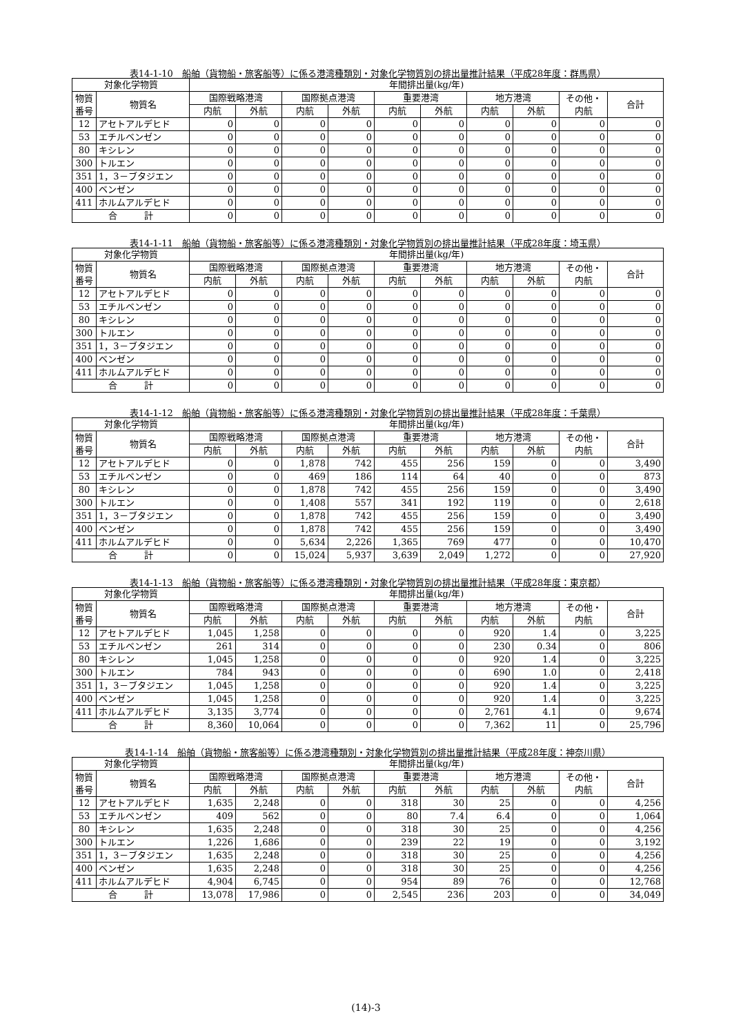表14-1-10　船舶（貨物船・旅客船等）に係る港湾種類別・対象化学物質別の排出量推計結果（平成28年度：群馬県）
| 対象化学物質 | | 年間排出量(kg/年) | | | | | | | | | |
| --- | --- | --- | --- | --- | --- | --- | --- | --- | --- | --- | --- |
| 物質 番号 | 物質名 | 国際戦略港湾 | | 国際拠点港湾 | | 重要港湾 | | 地方港湾 | | その他・ 内航 | 合計 |
| | | 内航 | 外航 | 内航 | 外航 | 内航 | 外航 | 内航 | 外航 | | |
| 12 | アセトアルデヒド | 0 | 0 | 0 | 0 | 0 | 0 | 0 | 0 | 0 | 0 |
| 53 | エチルベンゼン | 0 | 0 | 0 | 0 | 0 | 0 | 0 | 0 | 0 | 0 |
| 80 | キシレン | 0 | 0 | 0 | 0 | 0 | 0 | 0 | 0 | 0 | 0 |
| 300 | トルエン | 0 | 0 | 0 | 0 | 0 | 0 | 0 | 0 | 0 | 0 |
| 351 | 1，3－ブタジエン | 0 | 0 | 0 | 0 | 0 | 0 | 0 | 0 | 0 | 0 |
| 400 | ベンゼン | 0 | 0 | 0 | 0 | 0 | 0 | 0 | 0 | 0 | 0 |
| 411 | ホルムアルデヒド | 0 | 0 | 0 | 0 | 0 | 0 | 0 | 0 | 0 | 0 |
| 合 計 | | 0 | 0 | 0 | 0 | 0 | 0 | 0 | 0 | 0 | 0 |
表14-1-11　船舶（貨物船・旅客船等）に係る港湾種類別・対象化学物質別の排出量推計結果（平成28年度：埼玉県）
| 対象化学物質 | | 年間排出量(kg/年) | | | | | | | | | |
| --- | --- | --- | --- | --- | --- | --- | --- | --- | --- | --- | --- |
| 物質 番号 | 物質名 | 国際戦略港湾 | | 国際拠点港湾 | | 重要港湾 | | 地方港湾 | | その他・ 内航 | 合計 |
| | | 内航 | 外航 | 内航 | 外航 | 内航 | 外航 | 内航 | 外航 | | |
| 12 | アセトアルデヒド | 0 | 0 | 0 | 0 | 0 | 0 | 0 | 0 | 0 | 0 |
| 53 | エチルベンゼン | 0 | 0 | 0 | 0 | 0 | 0 | 0 | 0 | 0 | 0 |
| 80 | キシレン | 0 | 0 | 0 | 0 | 0 | 0 | 0 | 0 | 0 | 0 |
| 300 | トルエン | 0 | 0 | 0 | 0 | 0 | 0 | 0 | 0 | 0 | 0 |
| 351 | 1，3－ブタジエン | 0 | 0 | 0 | 0 | 0 | 0 | 0 | 0 | 0 | 0 |
| 400 | ベンゼン | 0 | 0 | 0 | 0 | 0 | 0 | 0 | 0 | 0 | 0 |
| 411 | ホルムアルデヒド | 0 | 0 | 0 | 0 | 0 | 0 | 0 | 0 | 0 | 0 |
| 合 計 | | 0 | 0 | 0 | 0 | 0 | 0 | 0 | 0 | 0 | 0 |
表14-1-12　船舶（貨物船・旅客船等）に係る港湾種類別・対象化学物質別の排出量推計結果（平成28年度：千葉県）
| 対象化学物質 | | 年間排出量(kg/年) | | | | | | | | | |
| --- | --- | --- | --- | --- | --- | --- | --- | --- | --- | --- | --- |
| 物質 番号 | 物質名 | 国際戦略港湾 | | 国際拠点港湾 | | 重要港湾 | | 地方港湾 | | その他・ 内航 | 合計 |
| | | 内航 | 外航 | 内航 | 外航 | 内航 | 外航 | 内航 | 外航 | | |
| 12 | アセトアルデヒド | 0 | 0 | 1,878 | 742 | 455 | 256 | 159 | 0 | 0 | 3,490 |
| 53 | エチルベンゼン | 0 | 0 | 469 | 186 | 114 | 64 | 40 | 0 | 0 | 873 |
| 80 | キシレン | 0 | 0 | 1,878 | 742 | 455 | 256 | 159 | 0 | 0 | 3,490 |
| 300 | トルエン | 0 | 0 | 1,408 | 557 | 341 | 192 | 119 | 0 | 0 | 2,618 |
| 351 | 1，3－ブタジエン | 0 | 0 | 1,878 | 742 | 455 | 256 | 159 | 0 | 0 | 3,490 |
| 400 | ベンゼン | 0 | 0 | 1,878 | 742 | 455 | 256 | 159 | 0 | 0 | 3,490 |
| 411 | ホルムアルデヒド | 0 | 0 | 5,634 | 2,226 | 1,365 | 769 | 477 | 0 | 0 | 10,470 |
| 合 計 | | 0 | 0 | 15,024 | 5,937 | 3,639 | 2,049 | 1,272 | 0 | 0 | 27,920 |
表14-1-13　船舶（貨物船・旅客船等）に係る港湾種類別・対象化学物質別の排出量推計結果（平成28年度：東京都）
| 対象化学物質 | | 年間排出量(kg/年) | | | | | | | | | |
| --- | --- | --- | --- | --- | --- | --- | --- | --- | --- | --- | --- |
| 物質 番号 | 物質名 | 国際戦略港湾 | | 国際拠点港湾 | | 重要港湾 | | 地方港湾 | | その他・ 内航 | 合計 |
| | | 内航 | 外航 | 内航 | 外航 | 内航 | 外航 | 内航 | 外航 | | |
| 12 | アセトアルデヒド | 1,045 | 1,258 | 0 | 0 | 0 | 0 | 920 | 1.4 | 0 | 3,225 |
| 53 | エチルベンゼン | 261 | 314 | 0 | 0 | 0 | 0 | 230 | 0.34 | 0 | 806 |
| 80 | キシレン | 1,045 | 1,258 | 0 | 0 | 0 | 0 | 920 | 1.4 | 0 | 3,225 |
| 300 | トルエン | 784 | 943 | 0 | 0 | 0 | 0 | 690 | 1.0 | 0 | 2,418 |
| 351 | 1，3－ブタジエン | 1,045 | 1,258 | 0 | 0 | 0 | 0 | 920 | 1.4 | 0 | 3,225 |
| 400 | ベンゼン | 1,045 | 1,258 | 0 | 0 | 0 | 0 | 920 | 1.4 | 0 | 3,225 |
| 411 | ホルムアルデヒド | 3,135 | 3,774 | 0 | 0 | 0 | 0 | 2,761 | 4.1 | 0 | 9,674 |
| 合 計 | | 8,360 | 10,064 | 0 | 0 | 0 | 0 | 7,362 | 11 | 0 | 25,796 |
表14-1-14　船舶（貨物船・旅客船等）に係る港湾種類別・対象化学物質別の排出量推計結果（平成28年度：神奈川県）
| 対象化学物質 | | 年間排出量(kg/年) | | | | | | | | | |
| --- | --- | --- | --- | --- | --- | --- | --- | --- | --- | --- | --- |
| 物質 番号 | 物質名 | 国際戦略港湾 | | 国際拠点港湾 | | 重要港湾 | | 地方港湾 | | その他・ 内航 | 合計 |
| | | 内航 | 外航 | 内航 | 外航 | 内航 | 外航 | 内航 | 外航 | | |
| 12 | アセトアルデヒド | 1,635 | 2,248 | 0 | 0 | 318 | 30 | 25 | 0 | 0 | 4,256 |
| 53 | エチルベンゼン | 409 | 562 | 0 | 0 | 80 | 7.4 | 6.4 | 0 | 0 | 1,064 |
| 80 | キシレン | 1,635 | 2,248 | 0 | 0 | 318 | 30 | 25 | 0 | 0 | 4,256 |
| 300 | トルエン | 1,226 | 1,686 | 0 | 0 | 239 | 22 | 19 | 0 | 0 | 3,192 |
| 351 | 1，3－ブタジエン | 1,635 | 2,248 | 0 | 0 | 318 | 30 | 25 | 0 | 0 | 4,256 |
| 400 | ベンゼン | 1,635 | 2,248 | 0 | 0 | 318 | 30 | 25 | 0 | 0 | 4,256 |
| 411 | ホルムアルデヒド | 4,904 | 6,745 | 0 | 0 | 954 | 89 | 76 | 0 | 0 | 12,768 |
| 合 計 | | 13,078 | 17,986 | 0 | 0 | 2,545 | 236 | 203 | 0 | 0 | 34,049 |
(14)-3